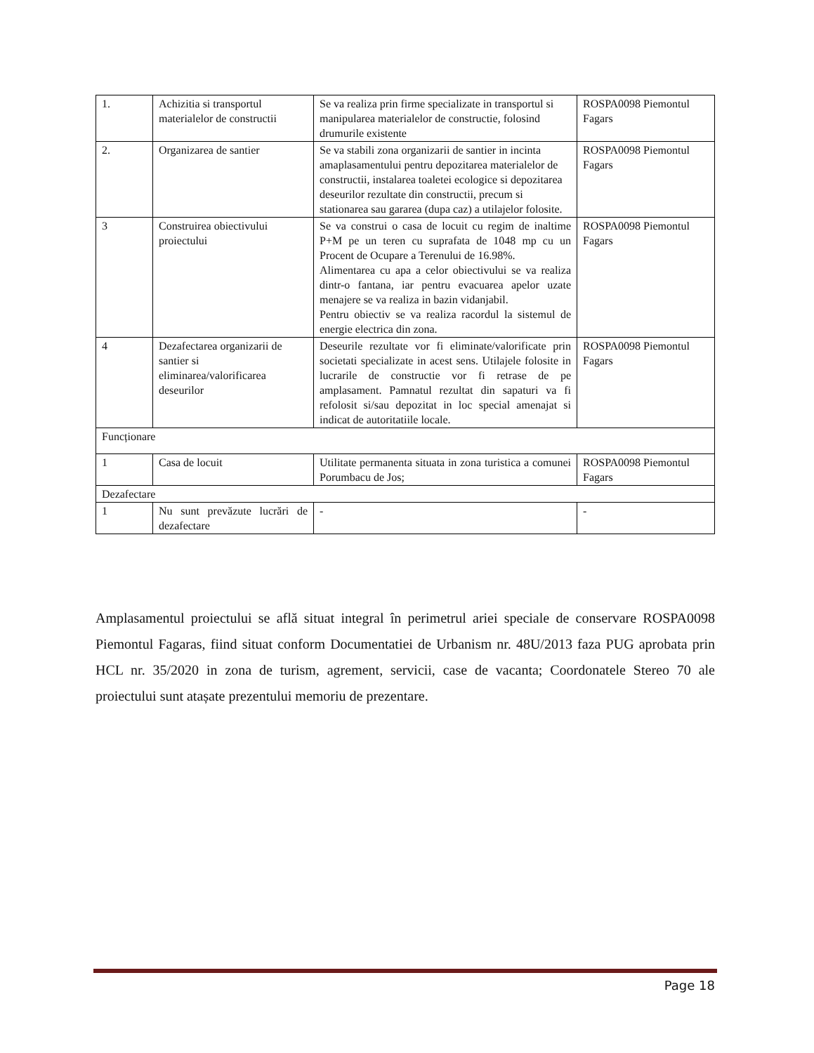| 1. | Achizitia si transportul materialelor de constructii | Se va realiza prin firme specializate in transportul si manipularea materialelor de constructie, folosind drumurile existente | ROSPA0098 Piemontul Fagars |
| 2. | Organizarea de santier | Se va stabili zona organizarii de santier in incinta amaplasamentului pentru depozitarea materialelor de constructii, instalarea toaletei ecologice si depozitarea deseurilor rezultate din constructii, precum si stationarea sau gararea (dupa caz) a utilajelor folosite. | ROSPA0098 Piemontul Fagars |
| 3 | Construirea obiectivului proiectului | Se va construi o casa de locuit cu regim de inaltime P+M pe un teren cu suprafata de 1048 mp cu un Procent de Ocupare a Terenului de 16.98%. Alimentarea cu apa a celor obiectivului se va realiza dintr-o fantana, iar pentru evacuarea apelor uzate menajere se va realiza in bazin vidanjabil. Pentru obiectiv se va realiza racordul la sistemul de energie electrica din zona. | ROSPA0098 Piemontul Fagars |
| 4 | Dezafectarea organizarii de santier si eliminarea/valorificarea deseurilor | Deseurile rezultate vor fi eliminate/valorificate prin societati specializate in acest sens. Utilajele folosite in lucrarile de constructie vor fi retrase de pe amplasament. Pamnatul rezultat din sapaturi va fi refolosit si/sau depozitat in loc special amenajat si indicat de autoritatiile locale. | ROSPA0098 Piemontul Fagars |
| Funcționare | | | |
| 1 | Casa de locuit | Utilitate permanenta situata in zona turistica a comunei Porumbacu de Jos; | ROSPA0098 Piemontul Fagars |
| Dezafectare | | | |
| 1 | Nu sunt prevăzute lucrări de dezafectare | - | - |
Amplasamentul proiectului se află situat integral în perimetrul ariei speciale de conservare ROSPA0098 Piemontul Fagaras, fiind situat conform Documentatiei de Urbanism nr. 48U/2013 faza PUG aprobata prin HCL nr. 35/2020 in zona de turism, agrement, servicii, case de vacanta; Coordonatele Stereo 70 ale proiectului sunt atașate prezentului memoriu de prezentare.
Page 18